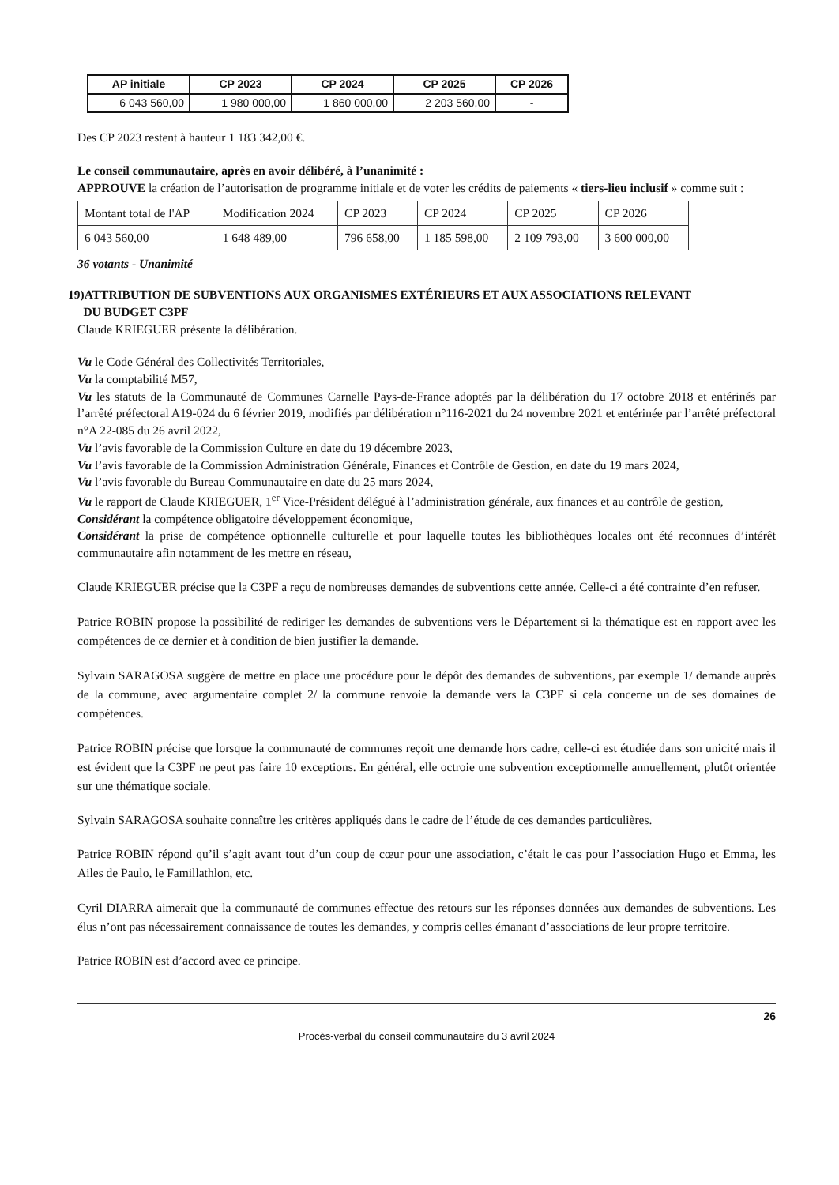| AP initiale | CP 2023 | CP 2024 | CP 2025 | CP 2026 |
| --- | --- | --- | --- | --- |
| 6 043 560,00 | 1 980 000,00 | 1 860 000,00 | 2 203 560,00 | - |
Des CP 2023 restent à hauteur 1 183 342,00 €.
Le conseil communautaire, après en avoir délibéré, à l’unanimité :
APPROUVE la création de l’autorisation de programme initiale et de voter les crédits de paiements « tiers-lieu inclusif » comme suit :
| Montant total de l'AP | Modification 2024 | CP 2023 | CP 2024 | CP 2025 | CP 2026 |
| 6 043 560,00 | 1 648 489,00 | 796 658,00 | 1 185 598,00 | 2 109 793,00 | 3 600 000,00 |
36 votants - Unanimité
19)ATTRIBUTION DE SUBVENTIONS AUX ORGANISMES EXTÉRIEURS ET AUX ASSOCIATIONS RELEVANT
DU BUDGET C3PF
Claude KRIEGUER présente la délibération.
Vu le Code Général des Collectivités Territoriales,
Vu la comptabilité M57,
Vu les statuts de la Communauté de Communes Carnelle Pays-de-France adoptés par la délibération du 17 octobre 2018 et entérinés par l’arrêté préfectoral A19-024 du 6 février 2019, modifiés par délibération n°116-2021 du 24 novembre 2021 et entérinée par l’arrêté préfectoral n°A 22-085 du 26 avril 2022,
Vu l’avis favorable de la Commission Culture en date du 19 décembre 2023,
Vu l’avis favorable de la Commission Administration Générale, Finances et Contrôle de Gestion, en date du 19 mars 2024,
Vu l’avis favorable du Bureau Communautaire en date du 25 mars 2024,
Vu le rapport de Claude KRIEGUER, 1<sup>er</sup> Vice-Président délégué à l’administration générale, aux finances et au contrôle de gestion,
Considérant la compétence obligatoire développement économique,
Considérant la prise de compétence optionnelle culturelle et pour laquelle toutes les bibliothèques locales ont été reconnues d’intérêt communautaire afin notamment de les mettre en réseau,
Claude KRIEGUER précise que la C3PF a reçu de nombreuses demandes de subventions cette année. Celle-ci a été contrainte d’en refuser.
Patrice ROBIN propose la possibilité de rediriger les demandes de subventions vers le Département si la thématique est en rapport avec les compétences de ce dernier et à condition de bien justifier la demande.
Sylvain SARAGOSA suggère de mettre en place une procédure pour le dépôt des demandes de subventions, par exemple 1/ demande auprès de la commune, avec argumentaire complet 2/ la commune renvoie la demande vers la C3PF si cela concerne un de ses domaines de compétences.
Patrice ROBIN précise que lorsque la communauté de communes reçoit une demande hors cadre, celle-ci est étudiée dans son unicité mais il est évident que la C3PF ne peut pas faire 10 exceptions. En général, elle octroie une subvention exceptionnelle annuellement, plutôt orientée sur une thématique sociale.
Sylvain SARAGOSA souhaite connaître les critères appliqués dans le cadre de l’étude de ces demandes particulières.
Patrice ROBIN répond qu’il s’agit avant tout d’un coup de cœur pour une association, c’était le cas pour l’association Hugo et Emma, les Ailes de Paulo, le Famillathlon, etc.
Cyril DIARRA aimerait que la communauté de communes effectue des retours sur les réponses données aux demandes de subventions. Les élus n’ont pas nécessairement connaissance de toutes les demandes, y compris celles émanant d’associations de leur propre territoire.
Patrice ROBIN est d’accord avec ce principe.
26
Procès-verbal du conseil communautaire du 3 avril 2024